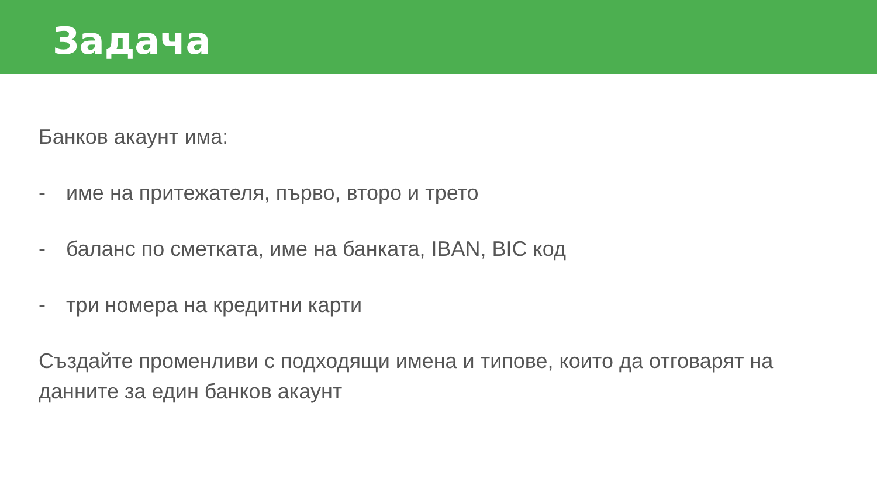Задача
Банков акаунт има:
- име на притежателя, първо, второ и трето
- баланс по сметката, име на банката, IBAN, BIC код
- три номера на кредитни карти
Създайте променливи с подходящи имена и типове, които да отговарят на данните за един банков акаунт